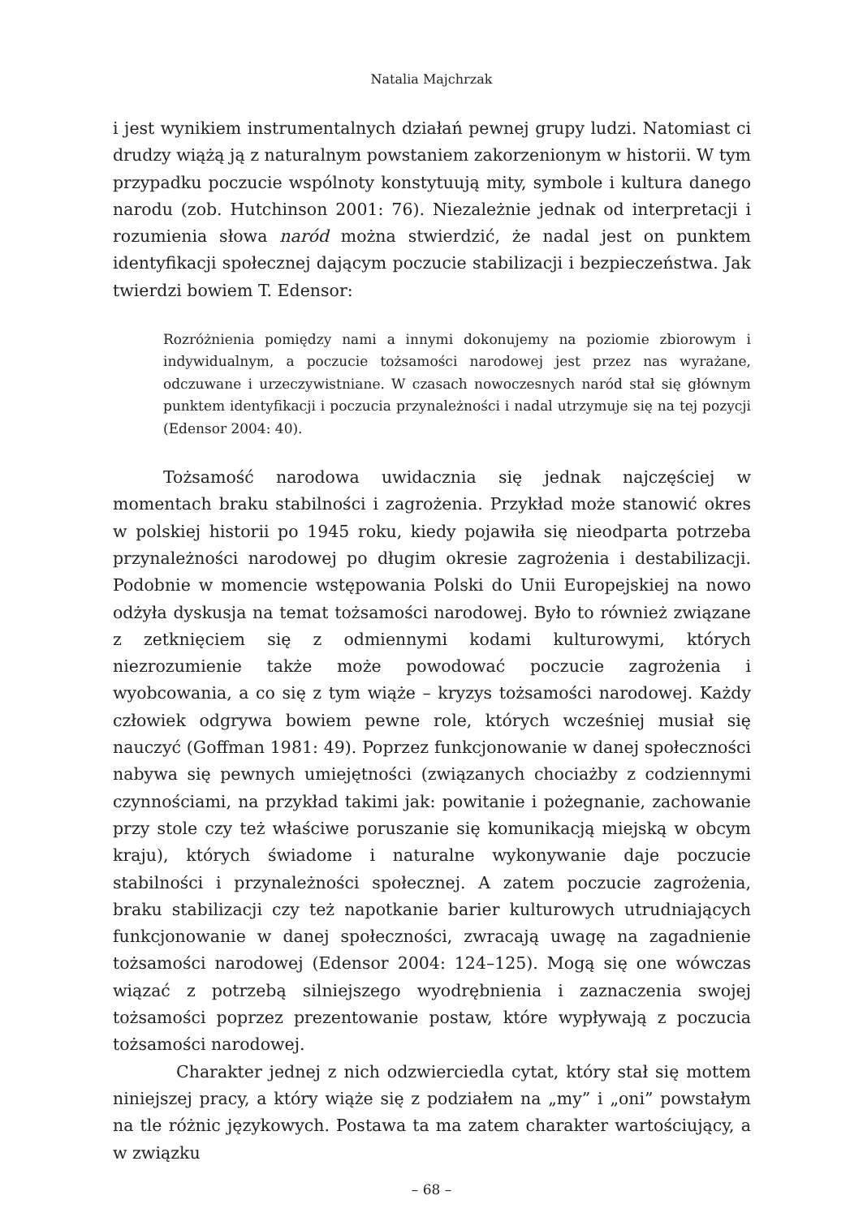Natalia Majchrzak
i jest wynikiem instrumentalnych działań pewnej grupy ludzi. Natomiast ci drudzy wiążą ją z naturalnym powstaniem zakorzenionym w historii. W tym przypadku poczucie wspólnoty konstytuują mity, symbole i kultura danego narodu (zob. Hutchinson 2001: 76). Niezależnie jednak od interpretacji i rozumienia słowa naród można stwierdzić, że nadal jest on punktem identyfikacji społecznej dającym poczucie stabilizacji i bezpieczeństwa. Jak twierdzi bowiem T. Edensor:
Rozróżnienia pomiędzy nami a innymi dokonujemy na poziomie zbiorowym i indywidualnym, a poczucie tożsamości narodowej jest przez nas wyrażane, odczuwane i urzeczywistniane. W czasach nowoczesnych naród stał się głównym punktem identyfikacji i poczucia przynależności i nadal utrzymuje się na tej pozycji (Edensor 2004: 40).
Tożsamość narodowa uwidacznia się jednak najczęściej w momentach braku stabilności i zagrożenia. Przykład może stanowić okres w polskiej historii po 1945 roku, kiedy pojawiła się nieodparta potrzeba przynależności narodowej po długim okresie zagrożenia i destabilizacji. Podobnie w momencie wstępowania Polski do Unii Europejskiej na nowo odżyła dyskusja na temat tożsamości narodowej. Było to również związane z zetknięciem się z odmiennymi kodami kulturowymi, których niezrozumienie także może powodować poczucie zagrożenia i wyobcowania, a co się z tym wiąże – kryzys tożsamości narodowej. Każdy człowiek odgrywa bowiem pewne role, których wcześniej musiał się nauczyć (Goffman 1981: 49). Poprzez funkcjonowanie w danej społeczności nabywa się pewnych umiejętności (związanych chociażby z codziennymi czynnościami, na przykład takimi jak: powitanie i pożegnanie, zachowanie przy stole czy też właściwe poruszanie się komunikacją miejską w obcym kraju), których świadome i naturalne wykonywanie daje poczucie stabilności i przynależności społecznej. A zatem poczucie zagrożenia, braku stabilizacji czy też napotkanie barier kulturowych utrudniających funkcjonowanie w danej społeczności, zwracają uwagę na zagadnienie tożsamości narodowej (Edensor 2004: 124–125). Mogą się one wówczas wiązać z potrzebą silniejszego wyodrębnienia i zaznaczenia swojej tożsamości poprzez prezentowanie postaw, które wypływają z poczucia tożsamości narodowej.
Charakter jednej z nich odzwierciedla cytat, który stał się mottem niniejszej pracy, a który wiąże się z podziałem na „my” i „oni” powstałym na tle różnic językowych. Postawa ta ma zatem charakter wartościujący, a w związku
– 68 –